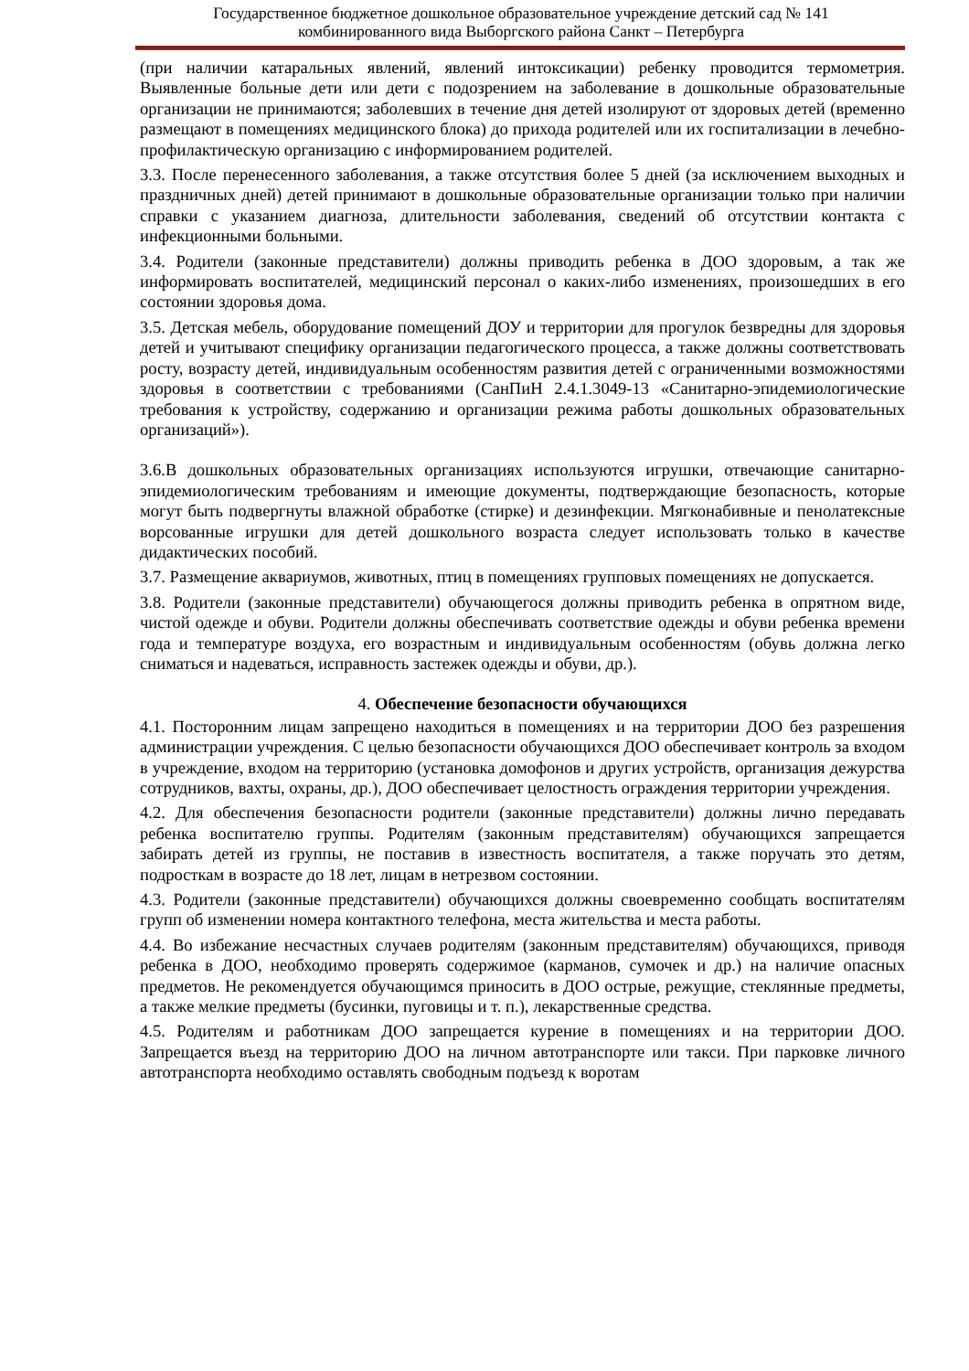Государственное бюджетное дошкольное образовательное учреждение детский сад № 141
комбинированного вида Выборгского района Санкт – Петербурга
(при наличии катаральных явлений, явлений интоксикации) ребенку проводится термометрия. Выявленные больные дети или дети с подозрением на заболевание в дошкольные образовательные организации не принимаются; заболевших в течение дня детей изолируют от здоровых детей (временно размещают в помещениях медицинского блока) до прихода родителей или их госпитализации в лечебно-профилактическую организацию с информированием родителей.
3.3. После перенесенного заболевания, а также отсутствия более 5 дней (за исключением выходных и праздничных дней) детей принимают в дошкольные образовательные организации только при наличии справки с указанием диагноза, длительности заболевания, сведений об отсутствии контакта с инфекционными больными.
3.4. Родители (законные представители) должны приводить ребенка в ДОО здоровым, а так же информировать воспитателей, медицинский персонал о каких-либо изменениях, произошедших в его состоянии здоровья дома.
3.5. Детская мебель, оборудование помещений ДОУ и территории для прогулок безвредны для здоровья детей и учитывают специфику организации педагогического процесса, а также должны соответствовать росту, возрасту детей, индивидуальным особенностям развития детей с ограниченными возможностями здоровья в соответствии с требованиями (СанПиН 2.4.1.3049-13 «Санитарно-эпидемиологические требования к устройству, содержанию и организации режима работы дошкольных образовательных организаций»).
3.6.В дошкольных образовательных организациях используются игрушки, отвечающие санитарно-эпидемиологическим требованиям и имеющие документы, подтверждающие безопасность, которые могут быть подвергнуты влажной обработке (стирке) и дезинфекции. Мягконабивные и пенолатексные ворсованные игрушки для детей дошкольного возраста следует использовать только в качестве дидактических пособий.
3.7. Размещение аквариумов, животных, птиц в помещениях групповых помещениях не допускается.
3.8. Родители (законные представители) обучающегося должны приводить ребенка в опрятном виде, чистой одежде и обуви. Родители должны обеспечивать соответствие одежды и обуви ребенка времени года и температуре воздуха, его возрастным и индивидуальным особенностям (обувь должна легко сниматься и надеваться, исправность застежек одежды и обуви, др.).
4. Обеспечение безопасности обучающихся
4.1. Посторонним лицам запрещено находиться в помещениях и на территории ДОО без разрешения администрации учреждения. С целью безопасности обучающихся ДОО обеспечивает контроль за входом в учреждение, входом на территорию (установка домофонов и других устройств, организация дежурства сотрудников, вахты, охраны, др.), ДОО обеспечивает целостность ограждения территории учреждения.
4.2. Для обеспечения безопасности родители (законные представители) должны лично передавать ребенка воспитателю группы. Родителям (законным представителям) обучающихся запрещается забирать детей из группы, не поставив в известность воспитателя, а также поручать это детям, подросткам в возрасте до 18 лет, лицам в нетрезвом состоянии.
4.3. Родители (законные представители) обучающихся должны своевременно сообщать воспитателям групп об изменении номера контактного телефона, места жительства и места работы.
4.4. Во избежание несчастных случаев родителям (законным представителям) обучающихся, приводя ребенка в ДОО, необходимо проверять содержимое (карманов, сумочек и др.) на наличие опасных предметов. Не рекомендуется обучающимся приносить в ДОО острые, режущие, стеклянные предметы, а также мелкие предметы (бусинки, пуговицы и т. п.), лекарственные средства.
4.5. Родителям и работникам ДОО запрещается курение в помещениях и на территории ДОО. Запрещается въезд на территорию ДОО на личном автотранспорте или такси. При парковке личного автотранспорта необходимо оставлять свободным подъезд к воротам